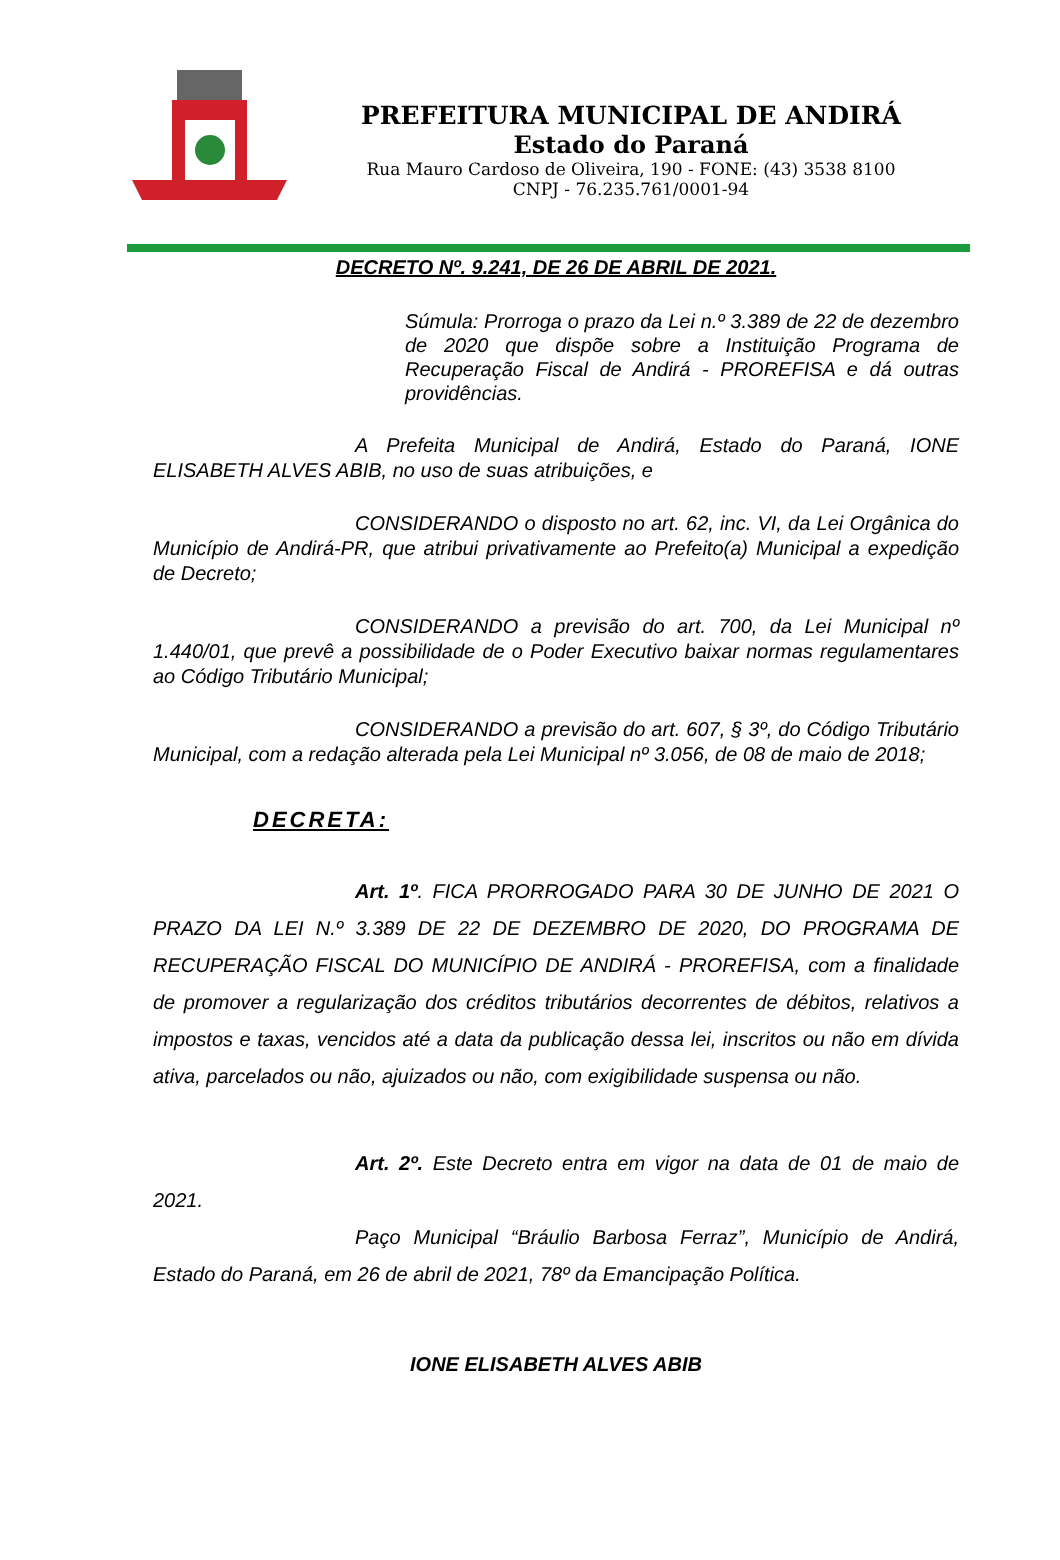PREFEITURA MUNICIPAL DE ANDIRÁ
Estado do Paraná
Rua Mauro Cardoso de Oliveira, 190 - FONE: (43) 3538 8100
CNPJ - 76.235.761/0001-94
DECRETO Nº. 9.241, DE 26 DE ABRIL DE 2021.
Súmula: Prorroga o prazo da Lei n.º 3.389 de 22 de dezembro de 2020 que dispõe sobre a Instituição Programa de Recuperação Fiscal de Andirá - PROREFISA e dá outras providências.
A Prefeita Municipal de Andirá, Estado do Paraná, IONE ELISABETH ALVES ABIB, no uso de suas atribuições, e
CONSIDERANDO o disposto no art. 62, inc. VI, da Lei Orgânica do Município de Andirá-PR, que atribui privativamente ao Prefeito(a) Municipal a expedição de Decreto;
CONSIDERANDO a previsão do art. 700, da Lei Municipal nº 1.440/01, que prevê a possibilidade de o Poder Executivo baixar normas regulamentares ao Código Tributário Municipal;
CONSIDERANDO a previsão do art. 607, § 3º, do Código Tributário Municipal, com a redação alterada pela Lei Municipal nº 3.056, de 08 de maio de 2018;
DECRETA:
Art. 1º. FICA PRORROGADO PARA 30 DE JUNHO DE 2021 O PRAZO DA LEI N.º 3.389 DE 22 DE DEZEMBRO DE 2020, DO PROGRAMA DE RECUPERAÇÃO FISCAL DO MUNICÍPIO DE ANDIRÁ - PROREFISA, com a finalidade de promover a regularização dos créditos tributários decorrentes de débitos, relativos a impostos e taxas, vencidos até a data da publicação dessa lei, inscritos ou não em dívida ativa, parcelados ou não, ajuizados ou não, com exigibilidade suspensa ou não.
Art. 2º. Este Decreto entra em vigor na data de 01 de maio de 2021.
Paço Municipal “Bráulio Barbosa Ferraz”, Município de Andirá, Estado do Paraná, em 26 de abril de 2021, 78º da Emancipação Política.
IONE ELISABETH ALVES ABIB